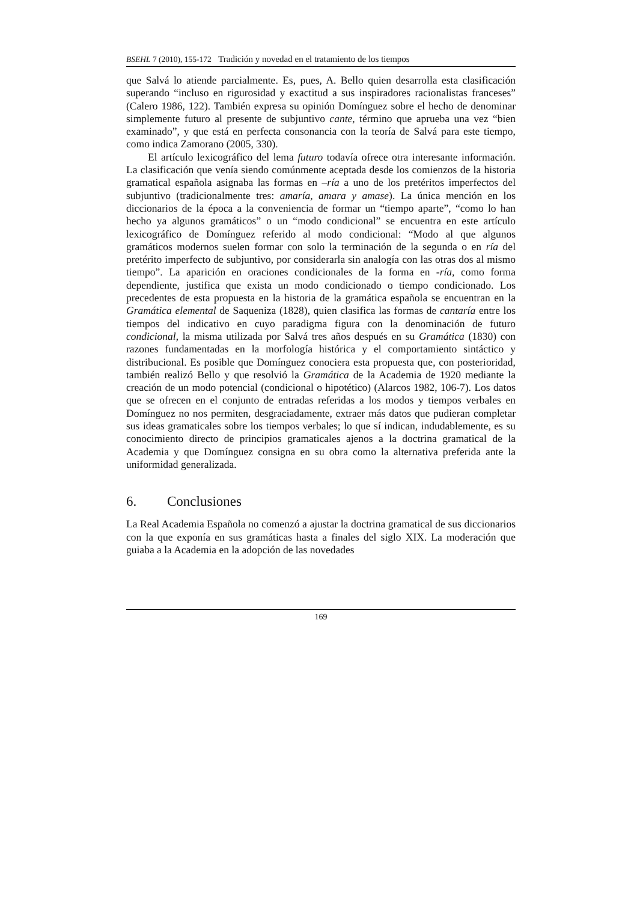BSEHL 7 (2010), 155-172 Tradición y novedad en el tratamiento de los tiempos
que Salvá lo atiende parcialmente. Es, pues, A. Bello quien desarrolla esta clasificación superando “incluso en rigurosidad y exactitud a sus inspiradores racionalistas franceses” (Calero 1986, 122). También expresa su opinión Domínguez sobre el hecho de denominar simplemente futuro al presente de subjuntivo cante, término que aprueba una vez “bien examinado”, y que está en perfecta consonancia con la teoría de Salvá para este tiempo, como indica Zamorano (2005, 330).
El artículo lexicográfico del lema futuro todavía ofrece otra interesante información. La clasificación que venía siendo comúnmente aceptada desde los comienzos de la historia gramatical española asignaba las formas en –ría a uno de los pretéritos imperfectos del subjuntivo (tradicionalmente tres: amaría, amara y amase). La única mención en los diccionarios de la época a la conveniencia de formar un “tiempo aparte”, “como lo han hecho ya algunos gramáticos” o un “modo condicional” se encuentra en este artículo lexicográfico de Domínguez referido al modo condicional: “Modo al que algunos gramáticos modernos suelen formar con solo la terminación de la segunda o en ría del pretérito imperfecto de subjuntivo, por considerarla sin analogía con las otras dos al mismo tiempo”. La aparición en oraciones condicionales de la forma en -ría, como forma dependiente, justifica que exista un modo condicionado o tiempo condicionado. Los precedentes de esta propuesta en la historia de la gramática española se encuentran en la Gramática elemental de Saqueniza (1828), quien clasifica las formas de cantaría entre los tiempos del indicativo en cuyo paradigma figura con la denominación de futuro condicional, la misma utilizada por Salvá tres años después en su Gramática (1830) con razones fundamentadas en la morfología histórica y el comportamiento sintáctico y distribucional. Es posible que Domínguez conociera esta propuesta que, con posterioridad, también realizó Bello y que resolvió la Gramática de la Academia de 1920 mediante la creación de un modo potencial (condicional o hipotético) (Alarcos 1982, 106-7). Los datos que se ofrecen en el conjunto de entradas referidas a los modos y tiempos verbales en Domínguez no nos permiten, desgraciadamente, extraer más datos que pudieran completar sus ideas gramaticales sobre los tiempos verbales; lo que sí indican, indudablemente, es su conocimiento directo de principios gramaticales ajenos a la doctrina gramatical de la Academia y que Domínguez consigna en su obra como la alternativa preferida ante la uniformidad generalizada.
6. Conclusiones
La Real Academia Española no comenzó a ajustar la doctrina gramatical de sus diccionarios con la que exponía en sus gramáticas hasta a finales del siglo XIX. La moderación que guiaba a la Academia en la adopción de las novedades
169